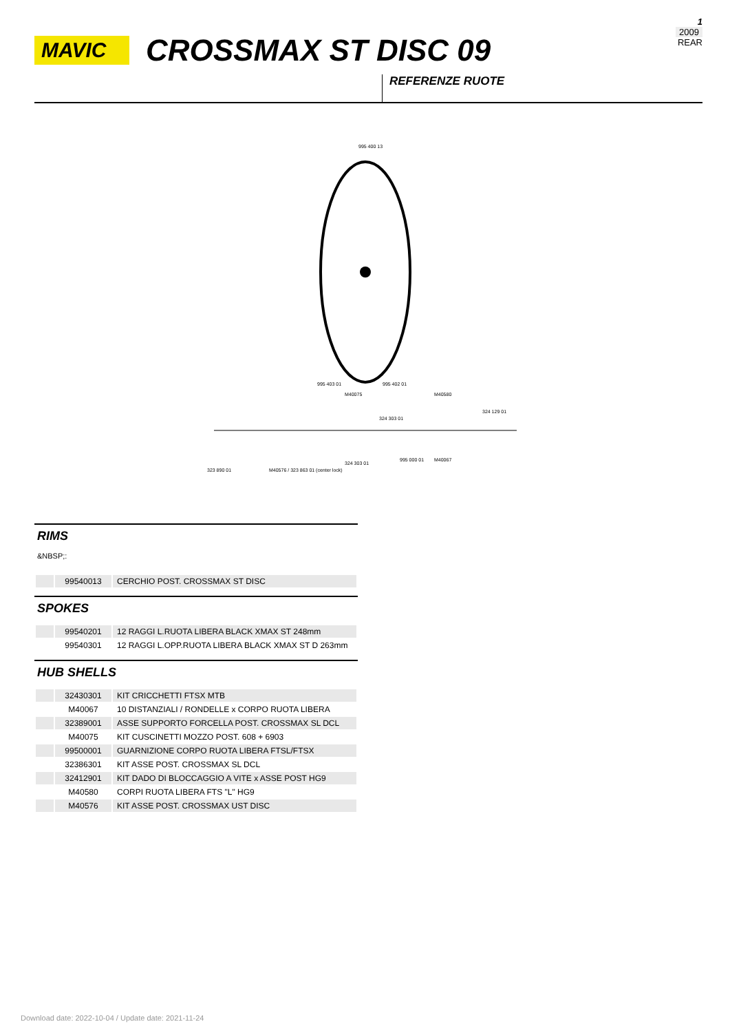1
2009
REAR
MAVIC
CROSSMAX ST DISC 09
REFERENZE RUOTE
995 400 13
995 403 01
995 402 01
323 890 01
M40576 / 323 863 01 (center lock)
M40075
M40580
324 129 01
324 303 01
324 303 01
995 000 01
M40067
RIMS
&NBSP;:
| | 99540013 | CERCHIO POST. CROSSMAX ST DISC |
SPOKES
| | 99540201 | 12 RAGGI L.RUOTA LIBERA BLACK XMAX ST 248mm |
| | 99540301 | 12 RAGGI L.OPP.RUOTA LIBERA BLACK XMAX ST D 263mm |
HUB SHELLS
| | 32430301 | KIT CRICCHETTI FTSX MTB |
| | M40067 | 10 DISTANZIALI / RONDELLE x CORPO RUOTA LIBERA |
| | 32389001 | ASSE SUPPORTO FORCELLA POST. CROSSMAX SL DCL |
| | M40075 | KIT CUSCINETTI MOZZO POST. 608 + 6903 |
| | 99500001 | GUARNIZIONE CORPO RUOTA LIBERA FTSL/FTSX |
| | 32386301 | KIT ASSE POST. CROSSMAX SL DCL |
| | 32412901 | KIT DADO DI BLOCCAGGIO A VITE x ASSE POST HG9 |
| | M40580 | CORPI RUOTA LIBERA FTS "L" HG9 |
| | M40576 | KIT ASSE POST. CROSSMAX UST DISC |
Download date: 2022-10-04 / Update date: 2021-11-24